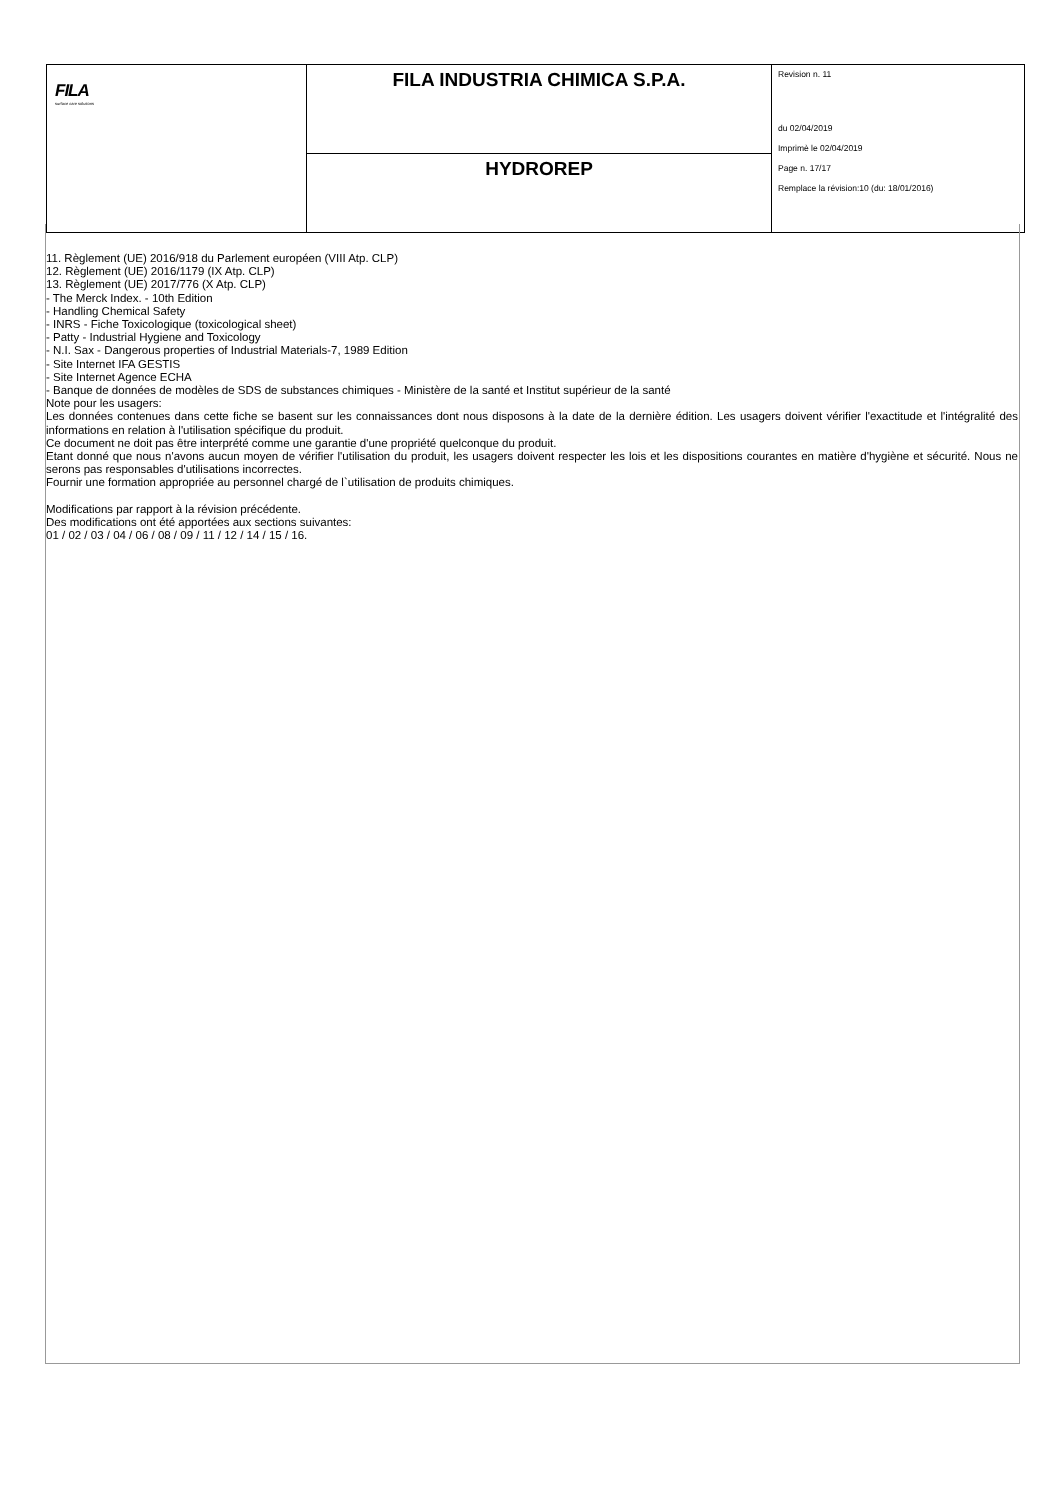| FILA surface care solutions | FILA INDUSTRIA CHIMICA S.P.A. | Revision n. 11 du 02/04/2019 Imprimè le 02/04/2019 Page n. 17/17 Remplace la révision:10 (du: 18/01/2016) |
| | HYDROREP | |
11. Règlement (UE) 2016/918 du Parlement européen (VIII Atp. CLP)
12. Règlement (UE) 2016/1179 (IX Atp. CLP)
13. Règlement (UE) 2017/776 (X Atp. CLP)
- The Merck Index. - 10th Edition
- Handling Chemical Safety
- INRS - Fiche Toxicologique (toxicological sheet)
- Patty - Industrial Hygiene and Toxicology
- N.I. Sax - Dangerous properties of Industrial Materials-7, 1989 Edition
- Site Internet IFA GESTIS
- Site Internet Agence ECHA
- Banque de données de modèles de SDS de substances chimiques - Ministère de la santé et Institut supérieur de la santé
Note pour les usagers:
Les données contenues dans cette fiche se basent sur les connaissances dont nous disposons à la date de la dernière édition. Les usagers doivent vérifier l'exactitude et l'intégralité des informations en relation à l'utilisation spécifique du produit.
Ce document ne doit pas être interprété comme une garantie d'une propriété quelconque du produit.
Etant donné que nous n'avons aucun moyen de vérifier l'utilisation du produit, les usagers doivent respecter les lois et les dispositions courantes en matière d'hygiène et sécurité. Nous ne serons pas responsables d'utilisations incorrectes.
Fournir une formation appropriée au personnel chargé de l`utilisation de produits chimiques.
Modifications par rapport à la révision précédente.
Des modifications ont été apportées aux sections suivantes:
01 / 02 / 03 / 04 / 06 / 08 / 09 / 11 / 12 / 14 / 15 / 16.